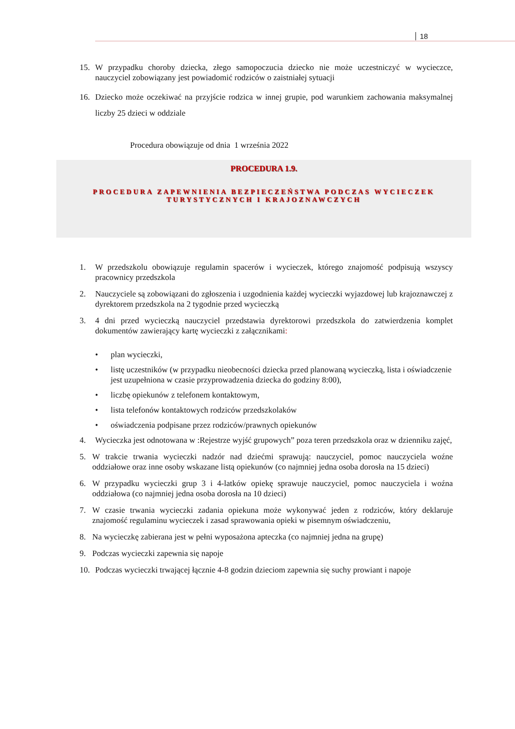18
15. W przypadku choroby dziecka, złego samopoczucia dziecko nie może uczestniczyć w wycieczce, nauczyciel zobowiązany jest powiadomić rodziców o zaistniałej sytuacji
16. Dziecko może oczekiwać na przyjście rodzica w innej grupie, pod warunkiem zachowania maksymalnej liczby 25 dzieci w oddziale
Procedura obowiązuje od dnia 1 września 2022
PROCEDURA 1.9.
PROCEDURA ZAPEWNIENIA BEZPIECZEŃSTWA PODCZAS WYCIECZEK
TURYSTYCZNYCH I KRAJOZNAWCZYCH
1. W przedszkolu obowiązuje regulamin spacerów i wycieczek, którego znajomość podpisują wszyscy pracownicy przedszkola
2. Nauczyciele są zobowiązani do zgłoszenia i uzgodnienia każdej wycieczki wyjazdowej lub krajoznawczej z dyrektorem przedszkola na 2 tygodnie przed wycieczką
3. 4 dni przed wycieczką nauczyciel przedstawia dyrektorowi przedszkola do zatwierdzenia komplet dokumentów zawierający kartę wycieczki z załącznikami:
• plan wycieczki,
• listę uczestników (w przypadku nieobecności dziecka przed planowaną wycieczką, lista i oświadczenie jest uzupełniona w czasie przyprowadzenia dziecka do godziny 8:00),
• liczbę opiekunów z telefonem kontaktowym,
• lista telefonów kontaktowych rodziców przedszkolaków
• oświadczenia podpisane przez rodziców/prawnych opiekunów
4. Wycieczka jest odnotowana w :Rejestrze wyjść grupowych” poza teren przedszkola oraz w dzienniku zajęć,
5. W trakcie trwania wycieczki nadzór nad dziećmi sprawują: nauczyciel, pomoc nauczyciela woźne oddziałowe oraz inne osoby wskazane listą opiekunów (co najmniej jedna osoba dorosła na 15 dzieci)
6. W przypadku wycieczki grup 3 i 4-latków opiekę sprawuje nauczyciel, pomoc nauczyciela i woźna oddziałowa (co najmniej jedna osoba dorosła na 10 dzieci)
7. W czasie trwania wycieczki zadania opiekuna może wykonywać jeden z rodziców, który deklaruje znajomość regulaminu wycieczek i zasad sprawowania opieki w pisemnym oświadczeniu,
8. Na wycieczkę zabierana jest w pełni wyposażona apteczka (co najmniej jedna na grupę)
9. Podczas wycieczki zapewnia się napoje
10. Podczas wycieczki trwającej łącznie 4-8 godzin dzieciom zapewnia się suchy prowiant i napoje